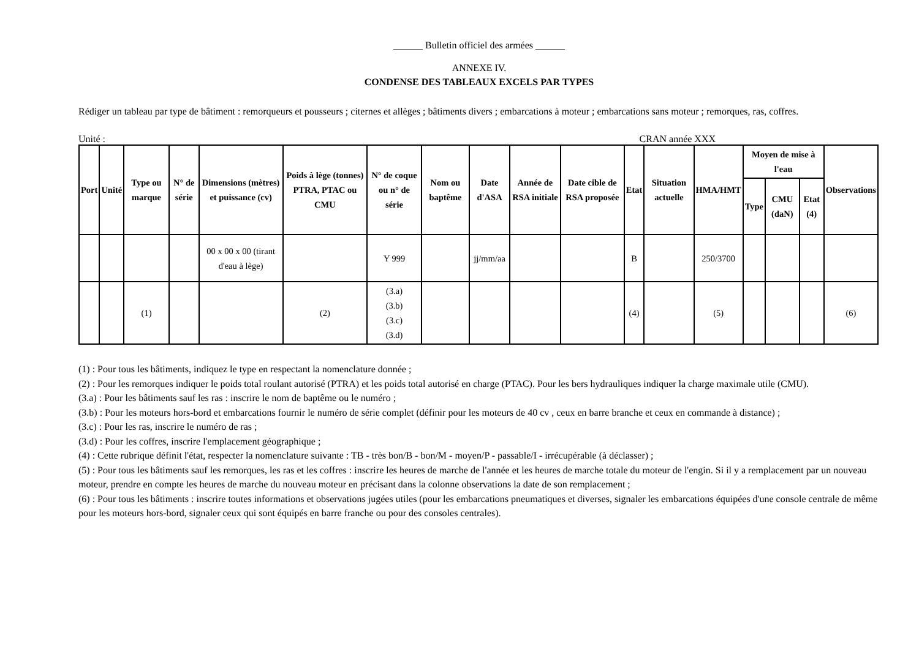______ Bulletin officiel des armées ______
ANNEXE IV.
CONDENSE DES TABLEAUX EXCELS PAR TYPES
Rédiger un tableau par type de bâtiment : remorqueurs et pousseurs ; citernes et allèges ; bâtiments divers ; embarcations à moteur ; embarcations sans moteur ; remorques, ras, coffres.
Unité : CRAN année XXX
| Port | Unité | Type ou marque | N° de série | Dimensions (mètres) et puissance (cv) | Poids à lège (tonnes) PTRA, PTAC ou CMU | N° de coque ou n° de série | Nom ou baptême | Date d'ASA | Année de RSA initiale | Date cible de RSA proposée | Etat | Situation actuelle | HMA/HMT | Moyen de mise à l'eau | | | Observations |
| --- | --- | --- | --- | --- | --- | --- | --- | --- | --- | --- | --- | --- | --- | --- | --- | --- | --- |
| | | | | | | | | | | | | | | Type | CMU (daN) | Etat (4) | |
| | | | | 00 x 00 x 00 (tirant d'eau à lège) | | Y 999 | | jj/mm/aa | | | B | | 250/3700 | | | | |
| | | (1) | | | (2) | (3.a) (3.b) (3.c) (3.d) | | | | | (4) | | (5) | | | | (6) |
(1) : Pour tous les bâtiments, indiquez le type en respectant la nomenclature donnée ;
(2) : Pour les remorques indiquer le poids total roulant autorisé (PTRA) et les poids total autorisé en charge (PTAC). Pour les bers hydrauliques indiquer la charge maximale utile (CMU).
(3.a) : Pour les bâtiments sauf les ras : inscrire le nom de baptême ou le numéro ;
(3.b) : Pour les moteurs hors-bord et embarcations fournir le numéro de série complet (définir pour les moteurs de 40 cv , ceux en barre branche et ceux en commande à distance) ;
(3.c) : Pour les ras, inscrire le numéro de ras ;
(3.d) : Pour les coffres, inscrire l'emplacement géographique ;
(4) : Cette rubrique définit l'état, respecter la nomenclature suivante : TB - très bon/B - bon/M - moyen/P - passable/I - irrécupérable (à déclasser) ;
(5) : Pour tous les bâtiments sauf les remorques, les ras et les coffres : inscrire les heures de marche de l'année et les heures de marche totale du moteur de l'engin. Si il y a remplacement par un nouveau moteur, prendre en compte les heures de marche du nouveau moteur en précisant dans la colonne observations la date de son remplacement ;
(6) : Pour tous les bâtiments : inscrire toutes informations et observations jugées utiles (pour les embarcations pneumatiques et diverses, signaler les embarcations équipées d'une console centrale de même pour les moteurs hors-bord, signaler ceux qui sont équipés en barre franche ou pour des consoles centrales).